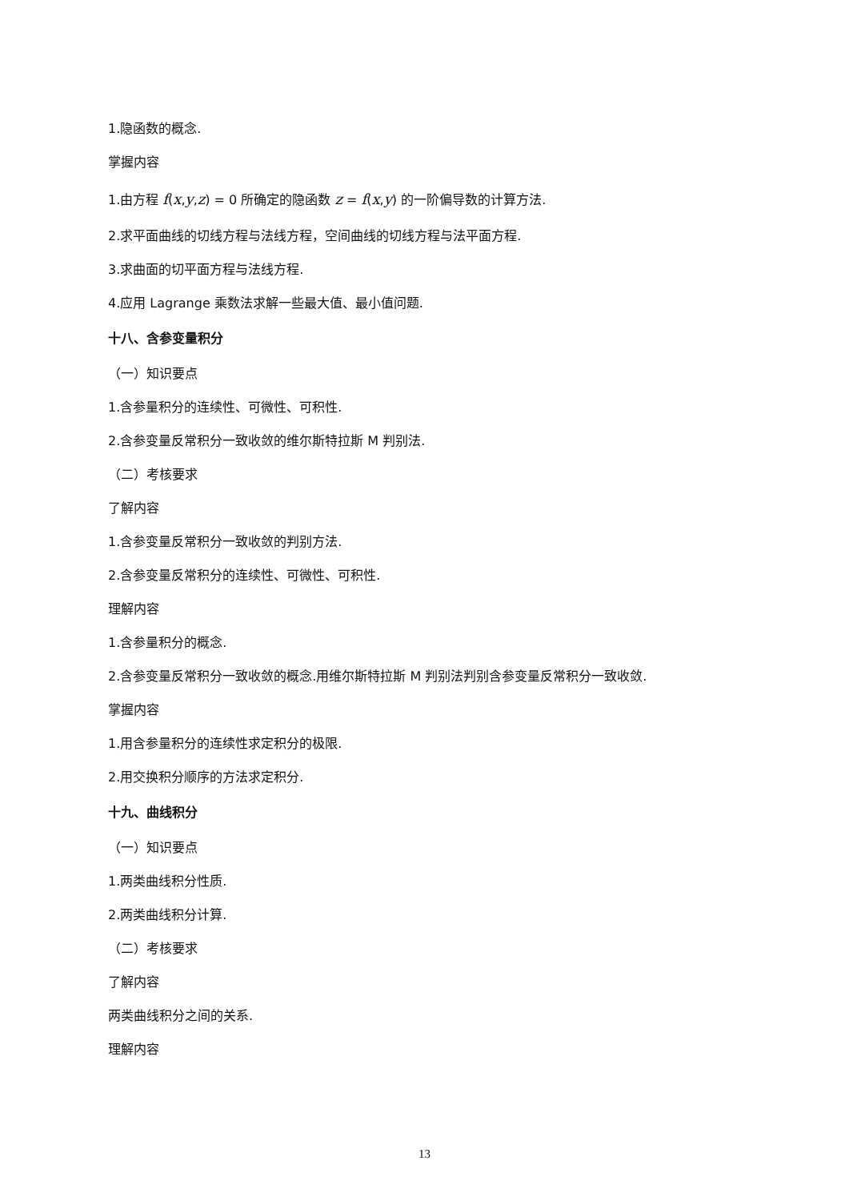1.隐函数的概念.
掌握内容
1.由方程 f(x,y,z) = 0 所确定的隐函数 z = f(x,y) 的一阶偏导数的计算方法.
2.求平面曲线的切线方程与法线方程，空间曲线的切线方程与法平面方程.
3.求曲面的切平面方程与法线方程.
4.应用 Lagrange 乘数法求解一些最大值、最小值问题.
十八、含参变量积分
（一）知识要点
1.含参量积分的连续性、可微性、可积性.
2.含参变量反常积分一致收敛的维尔斯特拉斯 M 判别法.
（二）考核要求
了解内容
1.含参变量反常积分一致收敛的判别方法.
2.含参变量反常积分的连续性、可微性、可积性.
理解内容
1.含参量积分的概念.
2.含参变量反常积分一致收敛的概念.用维尔斯特拉斯 M 判别法判别含参变量反常积分一致收敛.
掌握内容
1.用含参量积分的连续性求定积分的极限.
2.用交换积分顺序的方法求定积分.
十九、曲线积分
（一）知识要点
1.两类曲线积分性质.
2.两类曲线积分计算.
（二）考核要求
了解内容
两类曲线积分之间的关系.
理解内容
13